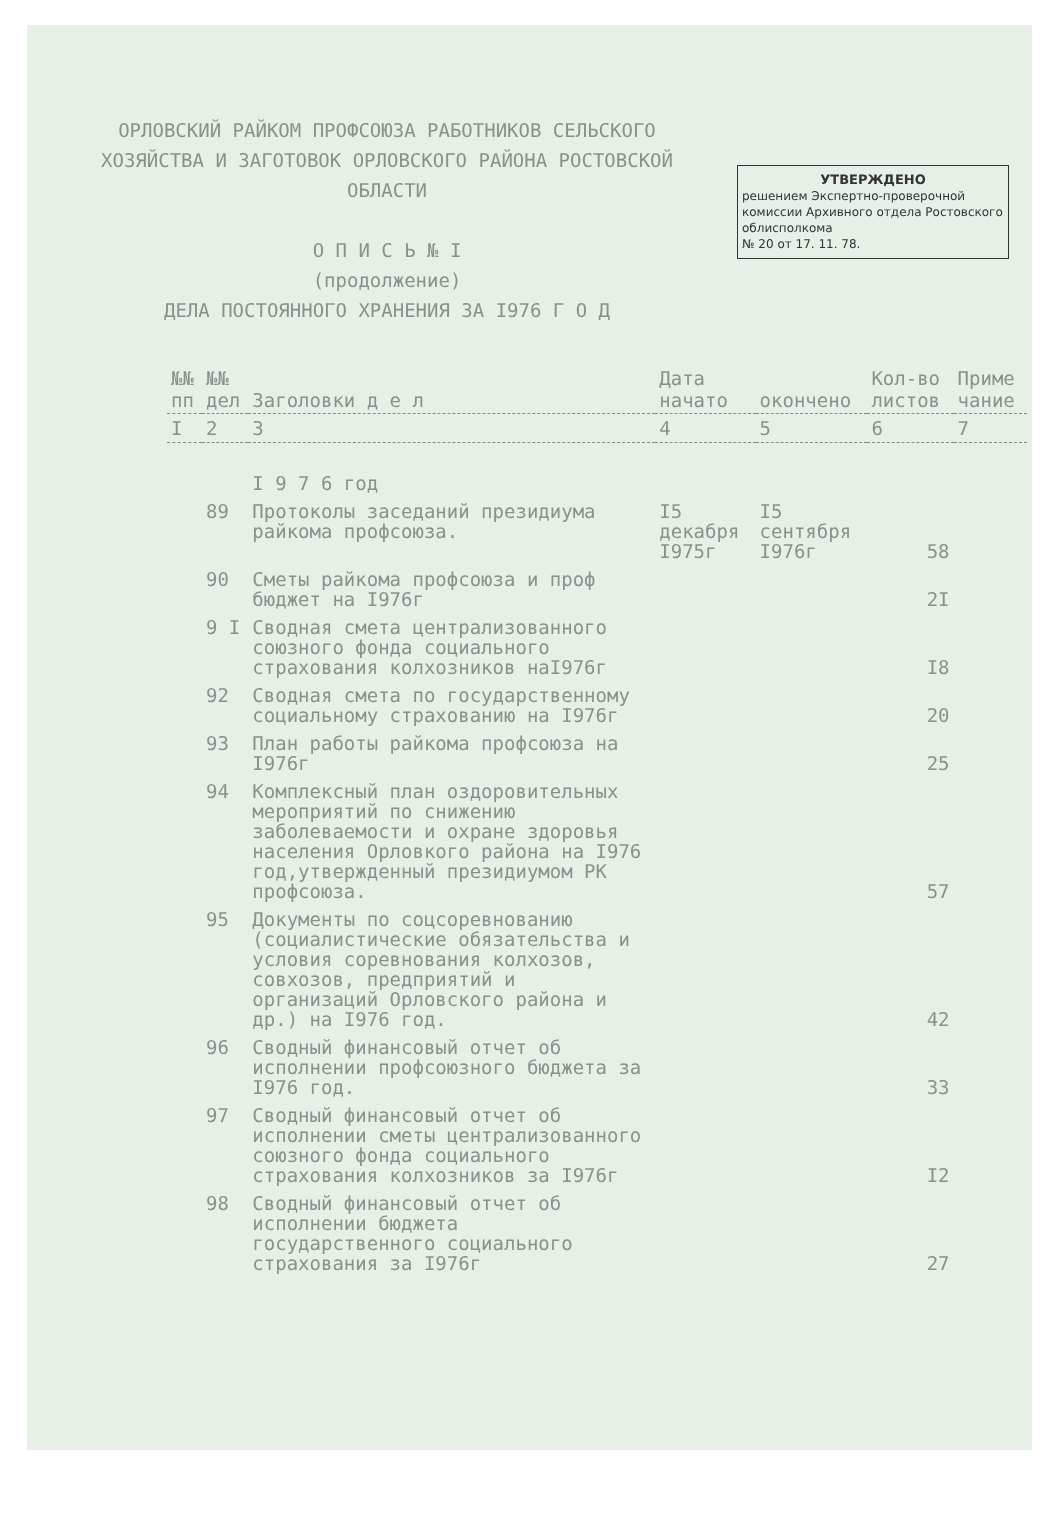ОРЛОВСКИЙ РАЙКОМ ПРОФСОЮЗА РАБОТНИКОВ СЕЛЬСКОГО
ХОЗЯЙСТВА И ЗАГОТОВОК ОРЛОВСКОГО РАЙОНА РОСТОВСКОЙ
ОБЛАСТИ
О П И С Ь № I
(продолжение)
ДЕЛА ПОСТОЯННОГО ХРАНЕНИЯ ЗА I976 Г О Д
УТВЕРЖДЕНО
решением Экспертно-проверочной комиссии Архивного отдела Ростовского облисполкома
№ 20 от 17. 11. 78.
| №№ пп | №№ дел | Заголовки д е л | Дата начато | окончено | Кол-во листов | Приме чание |
| --- | --- | --- | --- | --- | --- | --- |
| I | 2 | 3 | 4 | 5 | 6 | 7 |
| | | I 9 7 6 год | | | | |
| | 89 | Протоколы заседаний президиума райкома профсоюза. | I5 декабря I975г | I5 сентября I976г | 58 | |
| | 90 | Сметы райкома профсоюза и проф бюджет на I976г | | | 2I | |
| | 9 I | Сводная смета централизованного союзного фонда социального страхования колхозников наI976г | | | I8 | |
| | 92 | Сводная смета по государственному социальному страхованию на I976г | | | 20 | |
| | 93 | План работы райкома профсоюза на I976г | | | 25 | |
| | 94 | Комплексный план оздоровительных мероприятий по снижению заболеваемости и охране здоровья населения Орловкого района на I976 год,утвержденный президиумом РК профсоюза. | | | 57 | |
| | 95 | Документы по соцсоревнованию (социалистические обязательства и условия соревнования колхозов, совхозов, предприятий и организаций Орловского района и др.) на I976 год. | | | 42 | |
| | 96 | Сводный финансовый отчет об исполнении профсоюзного бюджета за I976 год. | | | 33 | |
| | 97 | Сводный финансовый отчет об исполнении сметы централизованного союзного фонда социального страхования колхозников за I976г | | | I2 | |
| | 98 | Сводный финансовый отчет об исполнении бюджета государственного социального страхования за I976г | | | 27 | |